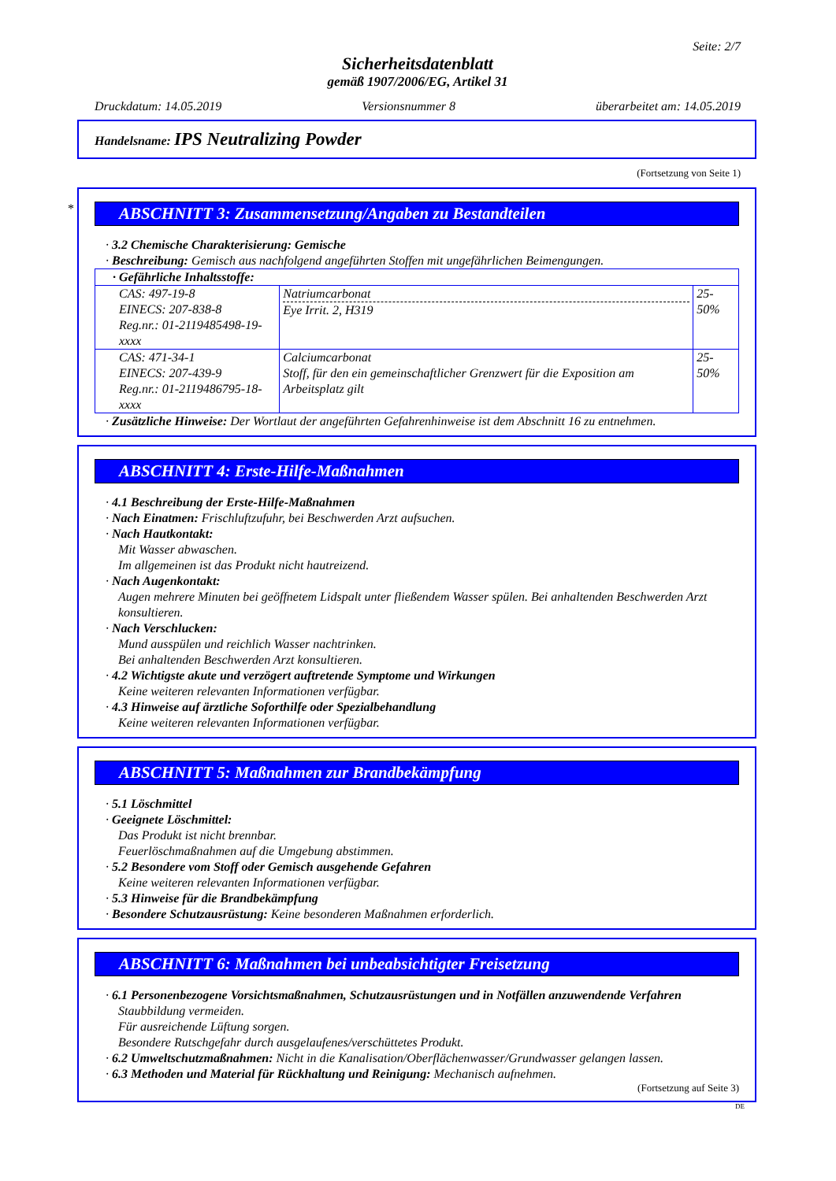Seite: 2/7
Sicherheitsdatenblatt
gemäß 1907/2006/EG, Artikel 31
Druckdatum: 14.05.2019 Versionsnummer 8 überarbeitet am: 14.05.2019
Handelsname: IPS Neutralizing Powder
(Fortsetzung von Seite 1)
*
ABSCHNITT 3: Zusammensetzung/Angaben zu Bestandteilen
· 3.2 Chemische Charakterisierung: Gemische
· Beschreibung: Gemisch aus nachfolgend angeführten Stoffen mit ungefährlichen Beimengungen.
| · Gefährliche Inhaltsstoffe: | | |
| CAS: 497-19-8 EINECS: 207-838-8 Reg.nr.: 01-2119485498-19-xxxx | Natriumcarbonat Eye Irrit. 2, H319 | 25-50% |
| CAS: 471-34-1 EINECS: 207-439-9 Reg.nr.: 01-2119486795-18-xxxx | Calciumcarbonat Stoff, für den ein gemeinschaftlicher Grenzwert für die Exposition am Arbeitsplatz gilt | 25-50% |
· Zusätzliche Hinweise: Der Wortlaut der angeführten Gefahrenhinweise ist dem Abschnitt 16 zu entnehmen.
ABSCHNITT 4: Erste-Hilfe-Maßnahmen
· 4.1 Beschreibung der Erste-Hilfe-Maßnahmen
· Nach Einatmen: Frischluftzufuhr, bei Beschwerden Arzt aufsuchen.
· Nach Hautkontakt:
Mit Wasser abwaschen.
Im allgemeinen ist das Produkt nicht hautreizend.
· Nach Augenkontakt:
Augen mehrere Minuten bei geöffnetem Lidspalt unter fließendem Wasser spülen. Bei anhaltenden Beschwerden Arzt konsultieren.
· Nach Verschlucken:
Mund ausspülen und reichlich Wasser nachtrinken.
Bei anhaltenden Beschwerden Arzt konsultieren.
· 4.2 Wichtigste akute und verzögert auftretende Symptome und Wirkungen
Keine weiteren relevanten Informationen verfügbar.
· 4.3 Hinweise auf ärztliche Soforthilfe oder Spezialbehandlung
Keine weiteren relevanten Informationen verfügbar.
ABSCHNITT 5: Maßnahmen zur Brandbekämpfung
· 5.1 Löschmittel
· Geeignete Löschmittel:
Das Produkt ist nicht brennbar.
Feuerlöschmaßnahmen auf die Umgebung abstimmen.
· 5.2 Besondere vom Stoff oder Gemisch ausgehende Gefahren
Keine weiteren relevanten Informationen verfügbar.
· 5.3 Hinweise für die Brandbekämpfung
· Besondere Schutzausrüstung: Keine besonderen Maßnahmen erforderlich.
ABSCHNITT 6: Maßnahmen bei unbeabsichtigter Freisetzung
· 6.1 Personenbezogene Vorsichtsmaßnahmen, Schutzausrüstungen und in Notfällen anzuwendende Verfahren
Staubbildung vermeiden.
Für ausreichende Lüftung sorgen.
Besondere Rutschgefahr durch ausgelaufenes/verschüttetes Produkt.
· 6.2 Umweltschutzmaßnahmen: Nicht in die Kanalisation/Oberflächenwasser/Grundwasser gelangen lassen.
· 6.3 Methoden und Material für Rückhaltung und Reinigung: Mechanisch aufnehmen.
(Fortsetzung auf Seite 3)
DE